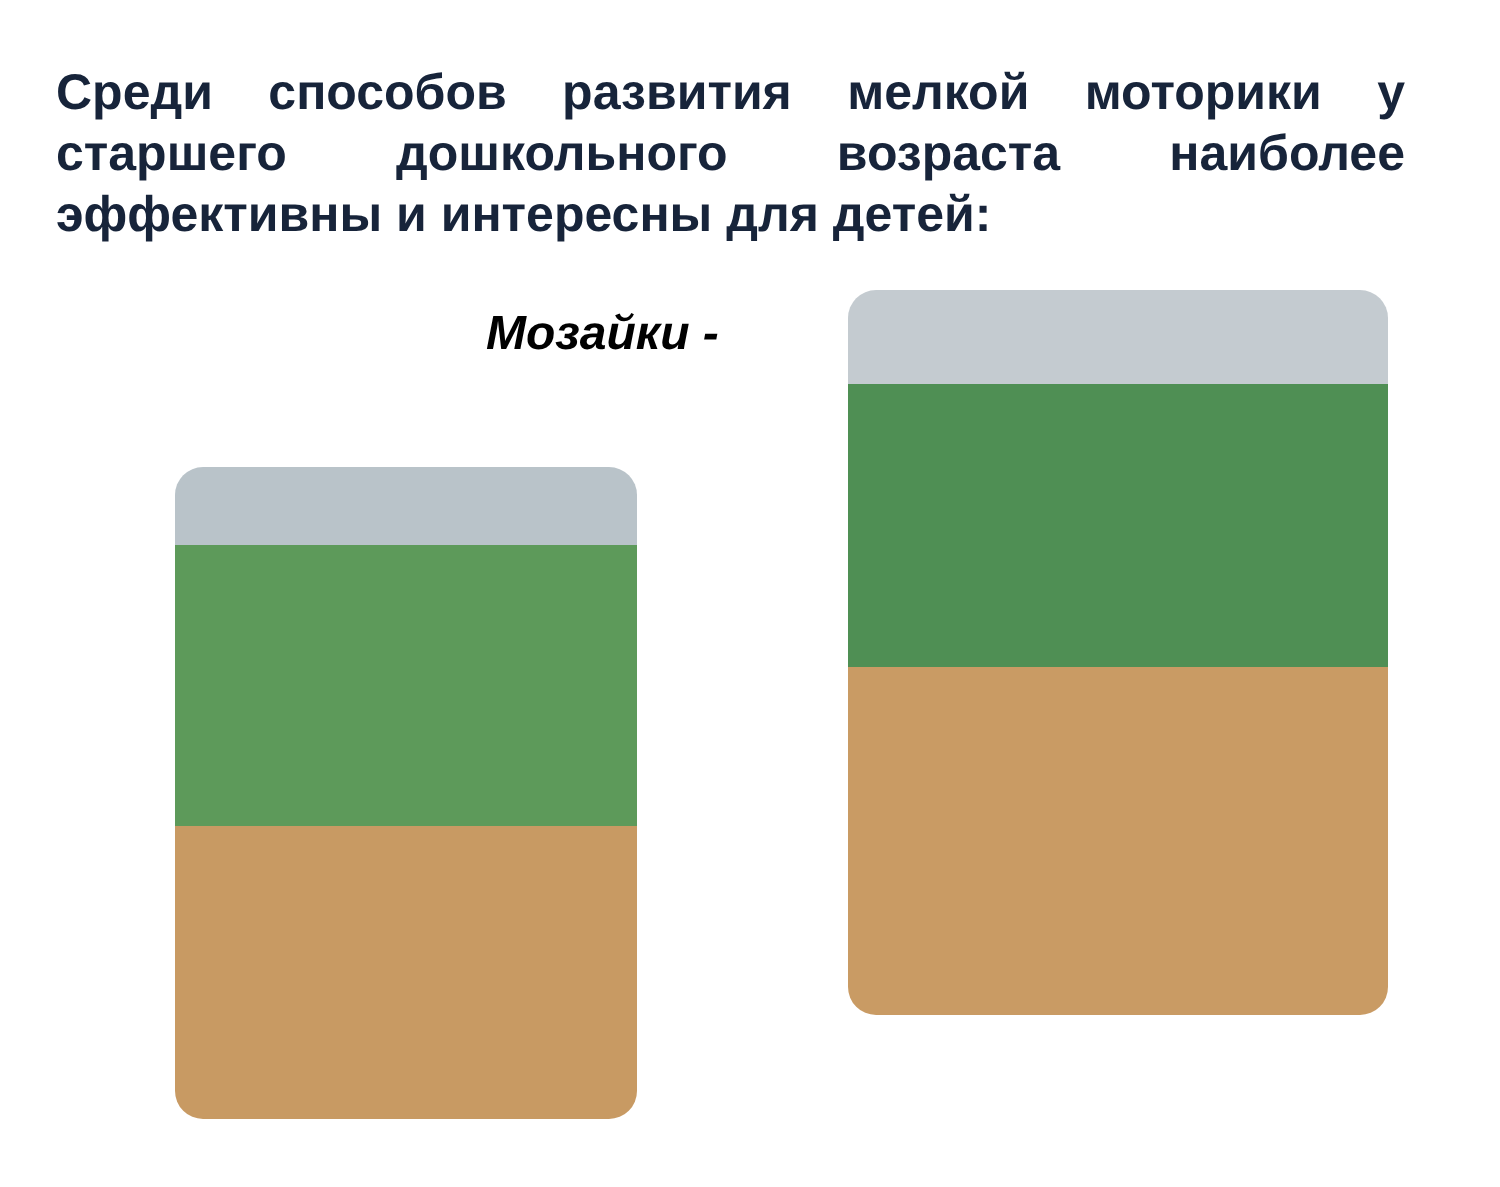Среди способов развития мелкой моторики у старшего дошкольного возраста наиболее эффективны и интересны для детей:
Мозайки -